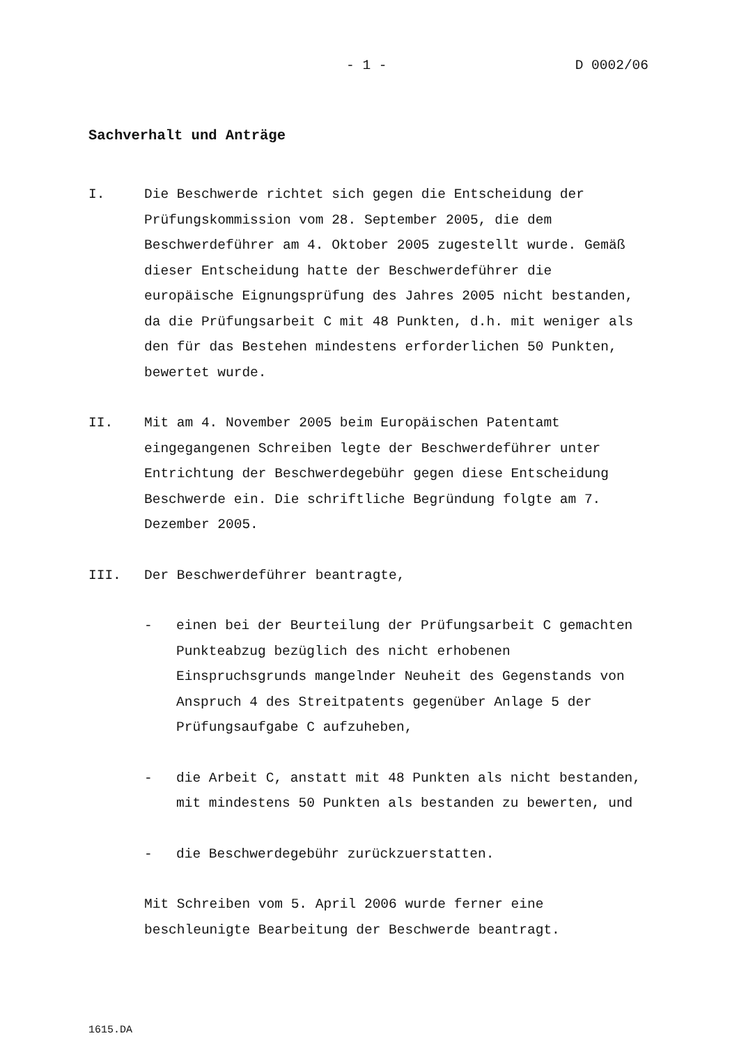- 1 - D 0002/06
Sachverhalt und Anträge
I. Die Beschwerde richtet sich gegen die Entscheidung der Prüfungskommission vom 28. September 2005, die dem Beschwerdeführer am 4. Oktober 2005 zugestellt wurde. Gemäß dieser Entscheidung hatte der Beschwerdeführer die europäische Eignungsprüfung des Jahres 2005 nicht bestanden, da die Prüfungsarbeit C mit 48 Punkten, d.h. mit weniger als den für das Bestehen mindestens erforderlichen 50 Punkten, bewertet wurde.
II. Mit am 4. November 2005 beim Europäischen Patentamt eingegangenen Schreiben legte der Beschwerdeführer unter Entrichtung der Beschwerdegebühr gegen diese Entscheidung Beschwerde ein. Die schriftliche Begründung folgte am 7. Dezember 2005.
III. Der Beschwerdeführer beantragte,
- einen bei der Beurteilung der Prüfungsarbeit C gemachten Punkteabzug bezüglich des nicht erhobenen Einspruchsgrunds mangelnder Neuheit des Gegenstands von Anspruch 4 des Streitpatents gegenüber Anlage 5 der Prüfungsaufgabe C aufzuheben,
- die Arbeit C, anstatt mit 48 Punkten als nicht bestanden, mit mindestens 50 Punkten als bestanden zu bewerten, und
- die Beschwerdegebühr zurückzuerstatten.
Mit Schreiben vom 5. April 2006 wurde ferner eine beschleunigte Bearbeitung der Beschwerde beantragt.
1615.DA